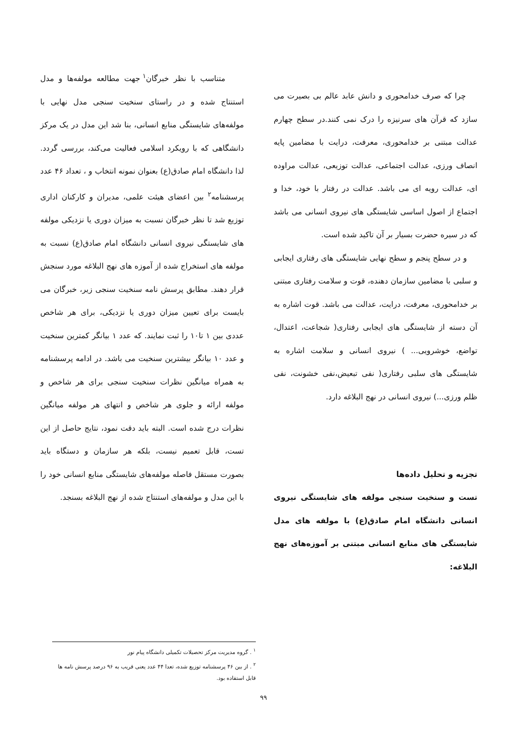چرا که صرف خدامحوری و دانش عابد عالم بی بصیرت می سازد که قرآن های سرنیزه را درک نمی کنند.در سطح چهارم عدالت مبتنی بر خدامحوری، معرفت، درایت با مضامین پایه انصاف ورزی، عدالت اجتماعی، عدالت توزیعی، عدالت مراوده ای، عدالت رویه ای می باشد. عدالت در رفتار با خود، خدا و اجتماع از اصول اساسی شایستگی های نیروی انسانی می باشد که در سیره حضرت بسیار بر آن تاکید شده است.
و در سطح پنجم و سطح نهایی شایستگی های رفتاری ایجابی و سلبی با مضامین سازمان دهنده، قوت و سلامت رفتاری مبتنی بر خدامحوری، معرفت، درایت، عدالت می باشد. قوت اشاره به آن دسته از شایستگی های ایجابی رفتاری( شجاعت، اعتدال، تواضع، خوشرویی... ) نیروی انسانی و سلامت اشاره به شایستگی های سلبی رفتاری( نفی تبعیض،نفی خشونت، نفی ظلم ورزی...) نیروی انسانی در نهج البلاغه دارد.
تجزیه و تحلیل داده‌ها
تست و سنخیت سنجی مولفه های شایستگی نیروی انسانی دانشگاه امام صادق(ع) با مولفه های مدل شایستگی های منابع انسانی مبتنی بر آموزه‌های نهج البلاغه:
متناسب با نظر خبرگان<sup>۱</sup> جهت مطالعه مولفه‌ها و مدل استنتاج شده و در راستای سنخیت سنجی مدل نهایی با مولفه‌های شایستگی منابع انسانی، بنا شد این مدل در یک مرکز دانشگاهی که با رویکرد اسلامی فعالیت می‌کند، بررسی گردد. لذا دانشگاه امام صادق(ع) بعنوان نمونه انتخاب و ، تعداد ۴۶ عدد پرسشنامه<sup>۲</sup> بین اعضای هیئت علمی، مدیران و کارکنان اداری توزیع شد تا نظر خبرگان نسبت به میزان دوری یا نزدیکی مولفه های شایستگی نیروی انسانی دانشگاه امام صادق(ع) نسبت به مولفه های استخراج شده از آموزه های نهج البلاغه مورد سنجش قرار دهند. مطابق پرسش نامه سنخیت سنجی زیر، خبرگان می بایست برای تعیین میزان دوری یا نزدیکی، برای هر شاخص عددی بین ۱ تا۱۰ را ثبت نمایند. که عدد ۱ بیانگر کمترین سنخیت و عدد ۱۰ بیانگر بیشترین سنخیت می باشد. در ادامه پرسشنامه به همراه میانگین نظرات سنخیت سنجی برای هر شاخص و مولفه ارائه و جلوی هر شاخص و انتهای هر مولفه میانگین نظرات درج شده است. البته باید دقت نمود، نتایج حاصل از این تست، قابل تعمیم نیست، بلکه هر سازمان و دستگاه باید بصورت مستقل فاصله مولفه‌های شایستگی منابع انسانی خود را با این مدل و مولفه‌های استنتاج شده از نهج البلاغه بسنجد.
<sup>۱</sup> . گروه مدیریت مرکز تحصیلات تکمیلی دانشگاه پیام نور
<sup>۲</sup> . از بین ۴۶ پرسشنامه توزیع شده، تعدا ۴۴ عدد یعنی قریب به ۹۶ درصد پرسش نامه ها قابل استفاده بود.
۹۹